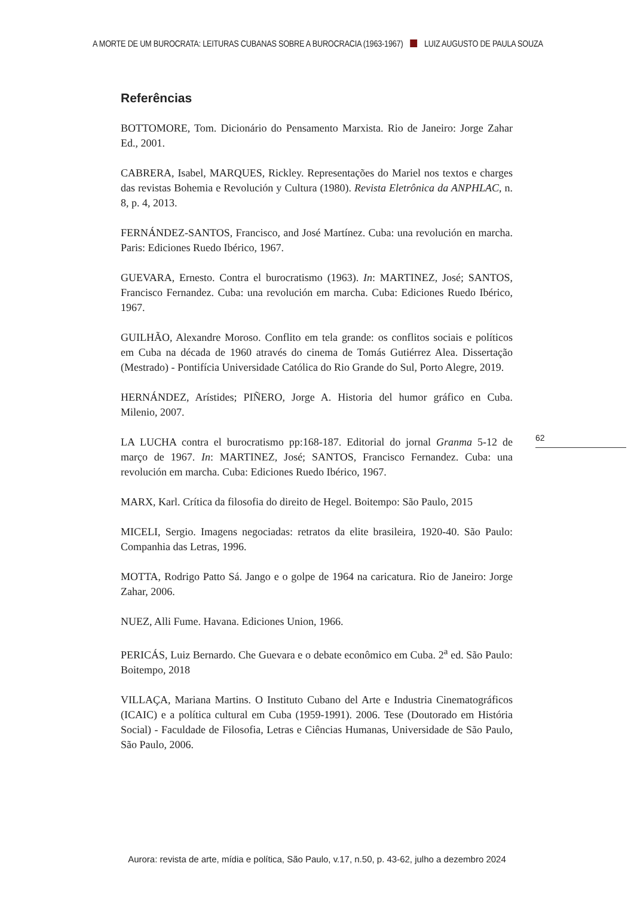A MORTE DE UM BUROCRATA: LEITURAS CUBANAS SOBRE A BUROCRACIA (1963-1967) LUIZ AUGUSTO DE PAULA SOUZA
Referências
BOTTOMORE, Tom. Dicionário do Pensamento Marxista. Rio de Janeiro: Jorge Zahar Ed., 2001.
CABRERA, Isabel, MARQUES, Rickley. Representações do Mariel nos textos e charges das revistas Bohemia e Revolución y Cultura (1980). Revista Eletrônica da ANPHLAC, n. 8, p. 4, 2013.
FERNÁNDEZ-SANTOS, Francisco, and José Martínez. Cuba: una revolución en marcha. Paris: Ediciones Ruedo Ibérico, 1967.
GUEVARA, Ernesto. Contra el burocratismo (1963). In: MARTINEZ, José; SANTOS, Francisco Fernandez. Cuba: una revolución em marcha. Cuba: Ediciones Ruedo Ibérico, 1967.
GUILHÃO, Alexandre Moroso. Conflito em tela grande: os conflitos sociais e políticos em Cuba na década de 1960 através do cinema de Tomás Gutiérrez Alea. Dissertação (Mestrado) - Pontifícia Universidade Católica do Rio Grande do Sul, Porto Alegre, 2019.
HERNÁNDEZ, Arístides; PIÑERO, Jorge A. Historia del humor gráfico en Cuba. Milenio, 2007.
LA LUCHA contra el burocratismo pp:168-187. Editorial do jornal Granma 5-12 de março de 1967. In: MARTINEZ, José; SANTOS, Francisco Fernandez. Cuba: una revolución em marcha. Cuba: Ediciones Ruedo Ibérico, 1967.
MARX, Karl. Crítica da filosofia do direito de Hegel. Boitempo: São Paulo, 2015
MICELI, Sergio. Imagens negociadas: retratos da elite brasileira, 1920-40. São Paulo: Companhia das Letras, 1996.
MOTTA, Rodrigo Patto Sá. Jango e o golpe de 1964 na caricatura. Rio de Janeiro: Jorge Zahar, 2006.
NUEZ, Alli Fume. Havana. Ediciones Union, 1966.
PERICÁS, Luiz Bernardo. Che Guevara e o debate econômico em Cuba. 2<sup>a</sup> ed. São Paulo: Boitempo, 2018
VILLAÇA, Mariana Martins. O Instituto Cubano del Arte e Industria Cinematográficos (ICAIC) e a política cultural em Cuba (1959-1991). 2006. Tese (Doutorado em História Social) - Faculdade de Filosofia, Letras e Ciências Humanas, Universidade de São Paulo, São Paulo, 2006.
62
Aurora: revista de arte, mídia e política, São Paulo, v.17, n.50, p. 43-62, julho a dezembro 2024